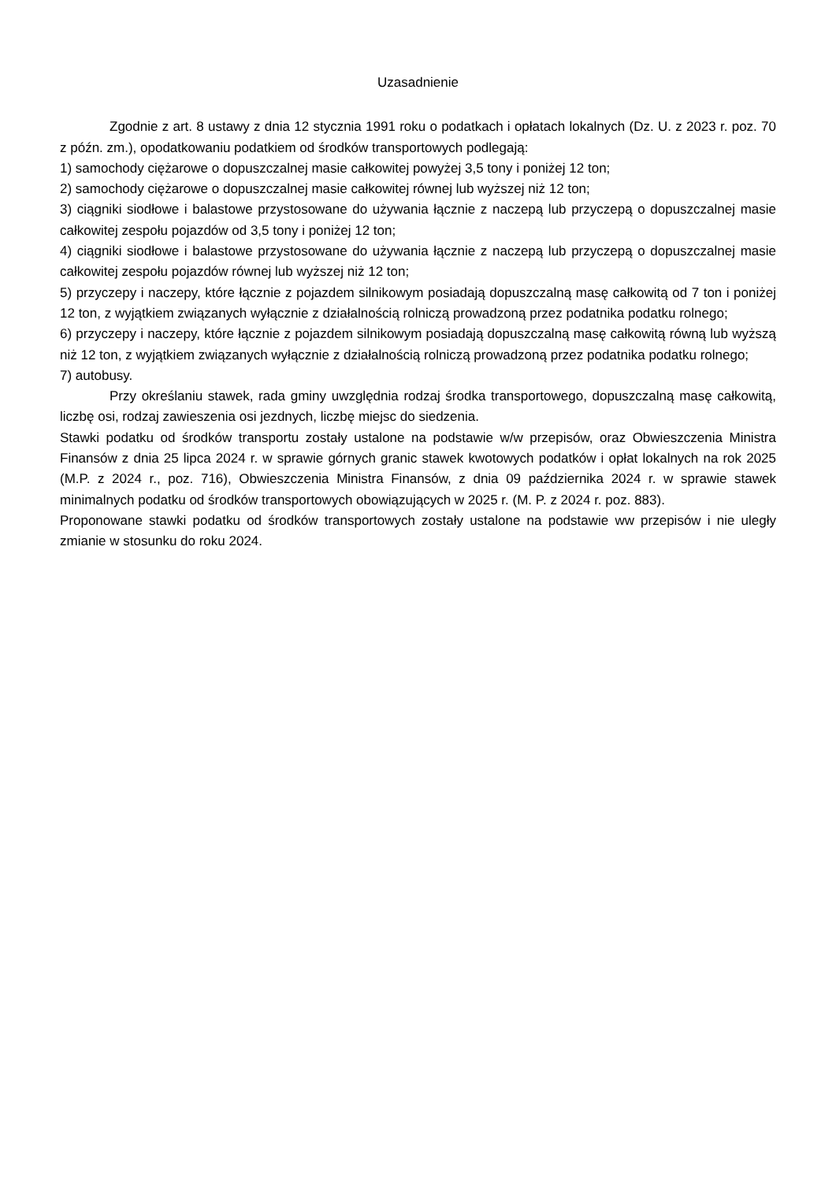Uzasadnienie
Zgodnie z art. 8 ustawy z dnia 12 stycznia 1991 roku o podatkach i opłatach lokalnych (Dz. U. z 2023 r. poz. 70 z późn. zm.), opodatkowaniu podatkiem od środków transportowych podlegają:
1) samochody ciężarowe o dopuszczalnej masie całkowitej powyżej 3,5 tony i poniżej 12 ton;
2) samochody ciężarowe o dopuszczalnej masie całkowitej równej lub wyższej niż 12 ton;
3) ciągniki siodłowe i balastowe przystosowane do używania łącznie z naczepą lub przyczepą o dopuszczalnej masie całkowitej zespołu pojazdów od 3,5 tony i poniżej 12 ton;
4) ciągniki siodłowe i balastowe przystosowane do używania łącznie z naczepą lub przyczepą o dopuszczalnej masie całkowitej zespołu pojazdów równej lub wyższej niż 12 ton;
5) przyczepy i naczepy, które łącznie z pojazdem silnikowym posiadają dopuszczalną masę całkowitą od 7 ton i poniżej 12 ton, z wyjątkiem związanych wyłącznie z działalnością rolniczą prowadzoną przez podatnika podatku rolnego;
6) przyczepy i naczepy, które łącznie z pojazdem silnikowym posiadają dopuszczalną masę całkowitą równą lub wyższą niż 12 ton, z wyjątkiem związanych wyłącznie z działalnością rolniczą prowadzoną przez podatnika podatku rolnego;
7) autobusy.
Przy określaniu stawek, rada gminy uwzględnia rodzaj środka transportowego, dopuszczalną masę całkowitą, liczbę osi, rodzaj zawieszenia osi jezdnych, liczbę miejsc do siedzenia.
Stawki podatku od środków transportu zostały ustalone na podstawie w/w przepisów, oraz Obwieszczenia Ministra Finansów z dnia 25 lipca 2024 r. w sprawie górnych granic stawek kwotowych podatków i opłat lokalnych na rok 2025 (M.P. z 2024 r., poz. 716), Obwieszczenia Ministra Finansów, z dnia 09 października 2024 r. w sprawie stawek minimalnych podatku od środków transportowych obowiązujących w 2025 r. (M. P. z 2024 r. poz. 883).
Proponowane stawki podatku od środków transportowych zostały ustalone na podstawie ww przepisów i nie uległy zmianie w stosunku do roku 2024.